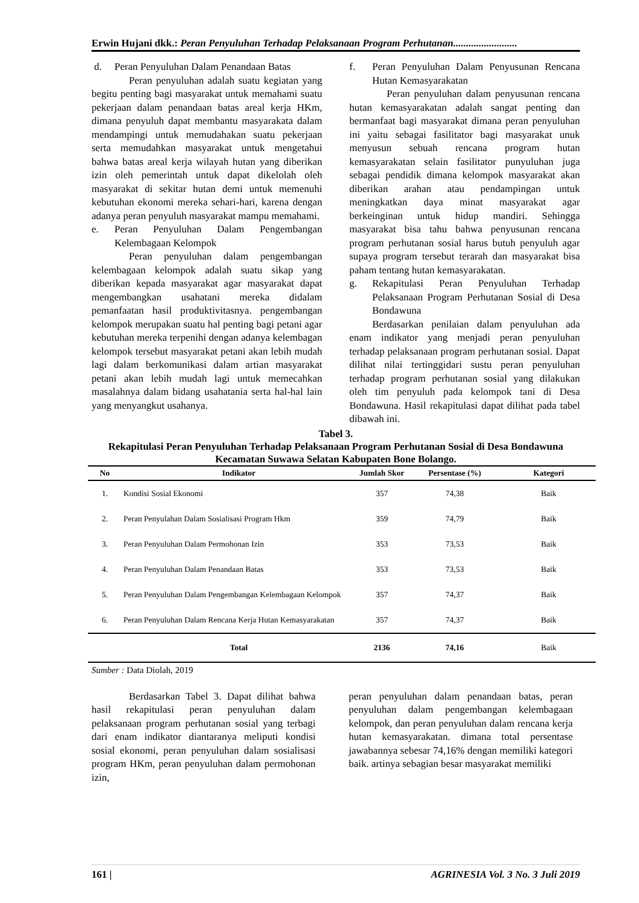Erwin Hujani dkk.: Peran Penyuluhan Terhadap Pelaksanaan Program Perhutanan.........................
d. Peran Penyuluhan Dalam Penandaan Batas
Peran penyuluhan adalah suatu kegiatan yang begitu penting bagi masyarakat untuk memahami suatu pekerjaan dalam penandaan batas areal kerja HKm, dimana penyuluh dapat membantu masyarakata dalam mendampingi untuk memudahakan suatu pekerjaan serta memudahkan masyarakat untuk mengetahui bahwa batas areal kerja wilayah hutan yang diberikan izin oleh pemerintah untuk dapat dikelolah oleh masyarakat di sekitar hutan demi untuk memenuhi kebutuhan ekonomi mereka sehari-hari, karena dengan adanya peran penyuluh masyarakat mampu memahami.
e. Peran Penyuluhan Dalam Pengembangan Kelembagaan Kelompok
Peran penyuluhan dalam pengembangan kelembagaan kelompok adalah suatu sikap yang diberikan kepada masyarakat agar masyarakat dapat mengembangkan usahatani mereka didalam pemanfaatan hasil produktivitasnya. pengembangan kelompok merupakan suatu hal penting bagi petani agar kebutuhan mereka terpenihi dengan adanya kelembagan kelompok tersebut masyarakat petani akan lebih mudah lagi dalam berkomunikasi dalam artian masyarakat petani akan lebih mudah lagi untuk memecahkan masalahnya dalam bidang usahatania serta hal-hal lain yang menyangkut usahanya.
f. Peran Penyuluhan Dalam Penyusunan Rencana Hutan Kemasyarakatan
Peran penyuluhan dalam penyusunan rencana hutan kemasyarakatan adalah sangat penting dan bermanfaat bagi masyarakat dimana peran penyuluhan ini yaitu sebagai fasilitator bagi masyarakat unuk menyusun sebuah rencana program hutan kemasyarakatan selain fasilitator punyuluhan juga sebagai pendidik dimana kelompok masyarakat akan diberikan arahan atau pendampingan untuk meningkatkan daya minat masyarakat agar berkeinginan untuk hidup mandiri. Sehingga masyarakat bisa tahu bahwa penyusunan rencana program perhutanan sosial harus butuh penyuluh agar supaya program tersebut terarah dan masyarakat bisa paham tentang hutan kemasyarakatan.
g. Rekapitulasi Peran Penyuluhan Terhadap Pelaksanaan Program Perhutanan Sosial di Desa Bondawuna
Berdasarkan penilaian dalam penyuluhan ada enam indikator yang menjadi peran penyuluhan terhadap pelaksanaan program perhutanan sosial. Dapat dilihat nilai tertinggidari sustu peran penyuluhan terhadap program perhutanan sosial yang dilakukan oleh tim penyuluh pada kelompok tani di Desa Bondawuna. Hasil rekapitulasi dapat dilihat pada tabel dibawah ini.
Tabel 3.
Rekapitulasi Peran Penyuluhan Terhadap Pelaksanaan Program Perhutanan Sosial di Desa Bondawuna Kecamatan Suwawa Selatan Kabupaten Bone Bolango.
| No | Indikator | Jumlah Skor | Persentase (%) | Kategori |
| --- | --- | --- | --- | --- |
| 1. | Kondisi Sosial Ekonomi | 357 | 74,38 | Baik |
| 2. | Peran Penyulahan Dalam Sosialisasi Program Hkm | 359 | 74,79 | Baik |
| 3. | Peran Penyuluhan Dalam Permohonan Izin | 353 | 73,53 | Baik |
| 4. | Peran Penyuluhan Dalam Penandaan Batas | 353 | 73,53 | Baik |
| 5. | Peran Penyuluhan Dalam Pengembangan Kelembagaan Kelompok | 357 | 74,37 | Baik |
| 6. | Peran Penyuluhan Dalam Rencana Kerja Hutan Kemasyarakatan | 357 | 74,37 | Baik |
| | Total | 2136 | 74,16 | Baik |
Sumber : Data Diolah, 2019
Berdasarkan Tabel 3. Dapat dilihat bahwa hasil rekapitulasi peran penyuluhan dalam pelaksanaan program perhutanan sosial yang terbagi dari enam indikator diantaranya meliputi kondisi sosial ekonomi, peran penyuluhan dalam sosialisasi program HKm, peran penyuluhan dalam permohonan izin,
peran penyuluhan dalam penandaan batas, peran penyuluhan dalam pengembangan kelembagaan kelompok, dan peran penyuluhan dalam rencana kerja hutan kemasyarakatan. dimana total persentase jawabannya sebesar 74,16% dengan memiliki kategori baik. artinya sebagian besar masyarakat memiliki
161 | AGRINESIA Vol. 3 No. 3 Juli 2019